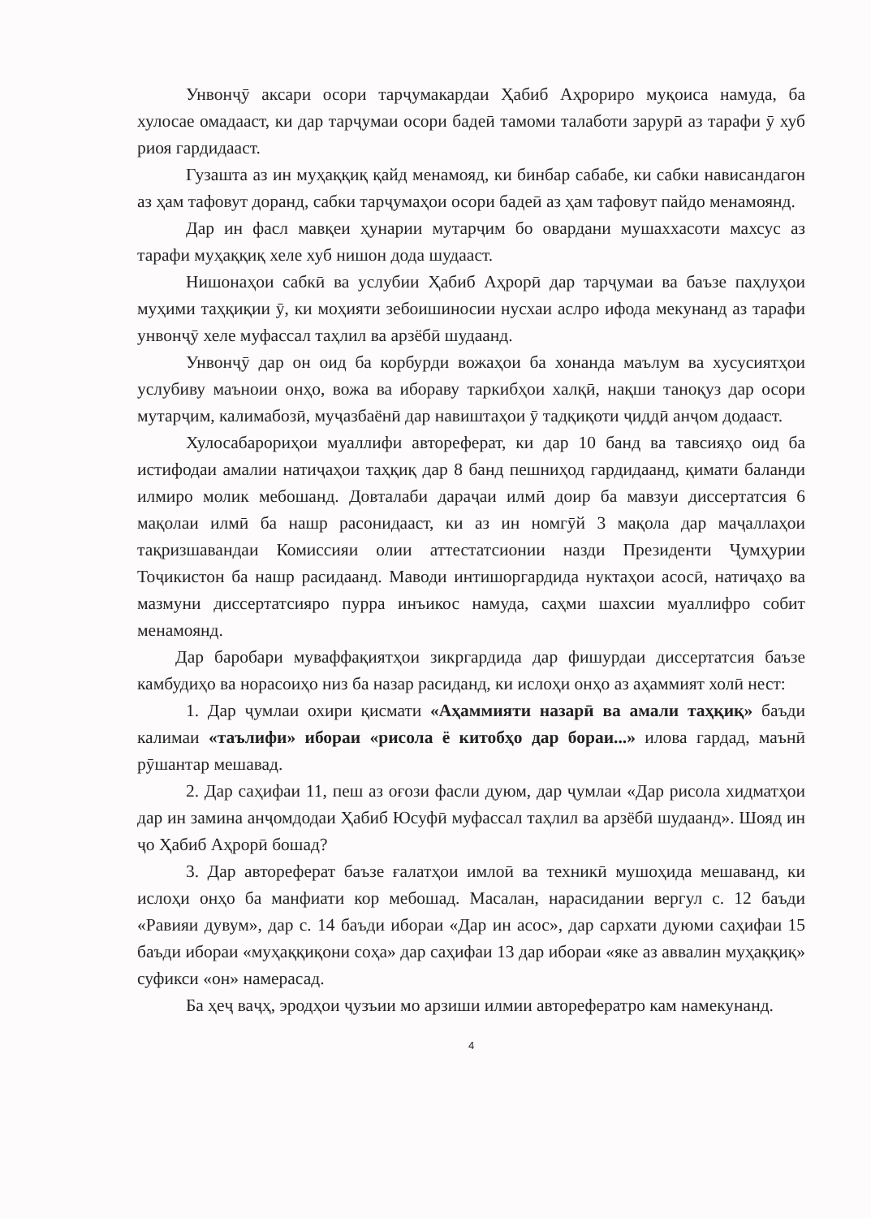Унвонҷӯ аксари осори тарҷумакардаи Ҳабиб Аҳрориро муқоиса намуда, ба хулосае омадааст, ки дар тарҷумаи осори бадеӣ тамоми талаботи зарурӣ аз тарафи ӯ хуб риоя гардидааст.
Гузашта аз ин муҳаққиқ қайд менамояд, ки бинбар сабабе, ки сабки нависандагон аз ҳам тафовут доранд, сабки тарҷумаҳои осори бадеӣ аз ҳам тафовут пайдо менамоянд.
Дар ин фасл мавқеи ҳунарии мутарҷим бо овардани мушаххасоти махсус аз тарафи муҳаққиқ хеле хуб нишон дода шудааст.
Нишонаҳои сабкӣ ва услубии Ҳабиб Аҳрорӣ дар тарҷумаи ва баъзе паҳлуҳои муҳими таҳқиқии ӯ, ки моҳияти зебоишиносии нусхаи аслро ифода мекунанд аз тарафи унвонҷӯ хеле муфассал таҳлил ва арзёбӣ шудаанд.
Унвонҷӯ дар он оид ба корбурди вожаҳои ба хонанда маълум ва хусусиятҳои услубиву маъноии онҳо, вожа ва ибораву таркибҳои халқӣ, нақши таноқуз дар осори мутарҷим, калимабозӣ, муҷазбаёнӣ дар навиштаҳои ӯ тадқиқоти ҷиддӣ анҷом додааст.
Хулосабарориҳои муаллифи автореферат, ки дар 10 банд ва тавсияҳо оид ба истифодаи амалии натиҷаҳои таҳқиқ дар 8 банд пешниҳод гардидаанд, қимати баланди илмиро молик мебошанд. Довталаби дараҷаи илмӣ доир ба мавзуи диссертатсия 6 мақолаи илмӣ ба нашр расонидааст, ки аз ин номгӯй 3 мақола дар маҷаллаҳои тақризшавандаи Комиссияи олии аттестатсионии назди Президенти Ҷумҳурии Тоҷикистон ба нашр расидаанд. Маводи интишоргардида нуктаҳои асосӣ, натиҷаҳо ва мазмуни диссертатсияро пурра инъикос намуда, саҳми шахсии муаллифро собит менамоянд.
Дар баробари муваффақиятҳои зикргардида дар фишурдаи диссертатсия баъзе камбудиҳо ва норасоиҳо низ ба назар расиданд, ки ислоҳи онҳо аз аҳаммият холӣ нест:
1. Дар ҷумлаи охири қисмати «Аҳаммияти назарӣ ва амали таҳқиқ» баъди калимаи «таълифи» ибораи «рисола ё китобҳо дар бораи...» илова гардад, маънӣ рӯшантар мешавад.
2. Дар саҳифаи 11, пеш аз оғози фасли дуюм, дар ҷумлаи «Дар рисола хидматҳои дар ин замина анҷомдодаи Ҳабиб Юсуфӣ муфассал таҳлил ва арзёбӣ шудаанд». Шояд ин ҷо Ҳабиб Аҳрорӣ бошад?
3. Дар автореферат баъзе ғалатҳои имлоӣ ва техникӣ мушоҳида мешаванд, ки ислоҳи онҳо ба манфиати кор мебошад. Масалан, нарасидании вергул с. 12 баъди «Равияи дувум», дар с. 14 баъди ибораи «Дар ин асос», дар сархати дуюми саҳифаи 15 баъди ибораи «муҳаққиқони соҳа» дар саҳифаи 13 дар ибораи «яке аз аввалин муҳаққиқ» суфикси «он» намерасад.
Ба ҳеҷ ваҷҳ, эродҳои ҷузъии мо арзиши илмии авторефератро кам намекунанд.
4